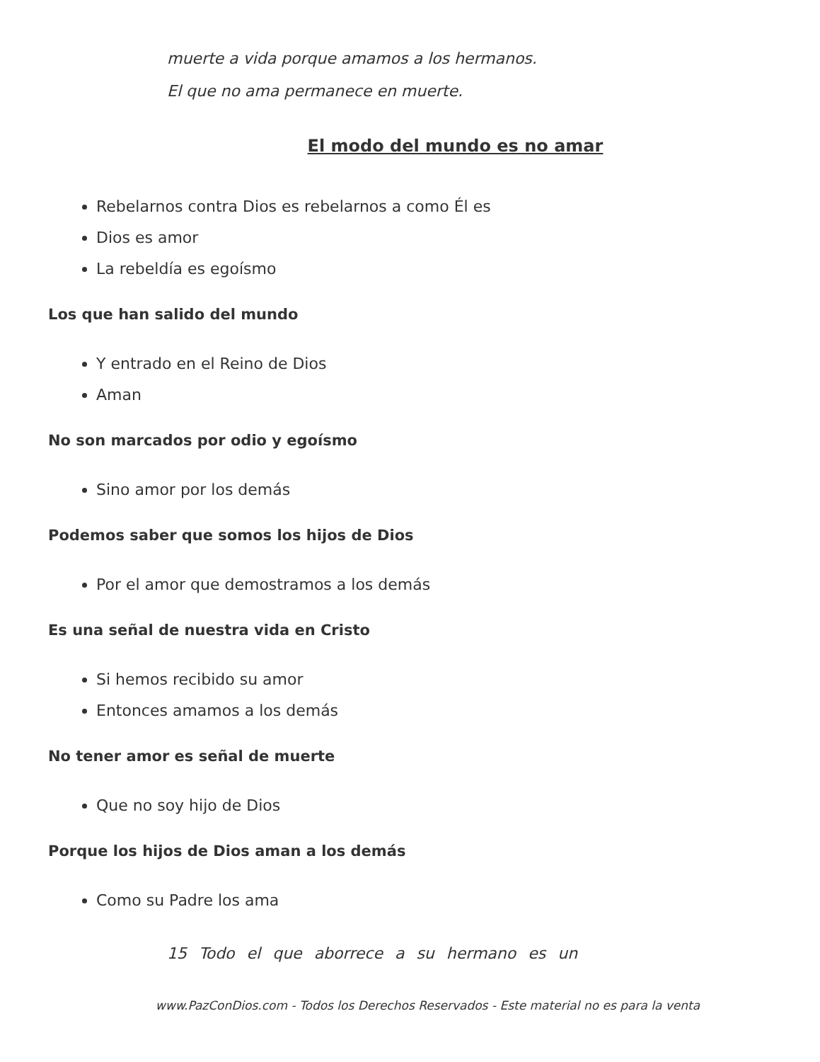muerte a vida porque amamos a los hermanos.
El que no ama permanece en muerte.
El modo del mundo es no amar
Rebelarnos contra Dios es rebelarnos a como Él es
Dios es amor
La rebeldía es egoísmo
Los que han salido del mundo
Y entrado en el Reino de Dios
Aman
No son marcados por odio y egoísmo
Sino amor por los demás
Podemos saber que somos los hijos de Dios
Por el amor que demostramos a los demás
Es una señal de nuestra vida en Cristo
Si hemos recibido su amor
Entonces amamos a los demás
No tener amor es señal de muerte
Que no soy hijo de Dios
Porque los hijos de Dios aman a los demás
Como su Padre los ama
15 Todo el que aborrece a su hermano es un
www.PazConDios.com - Todos los Derechos Reservados - Este material no es para la venta